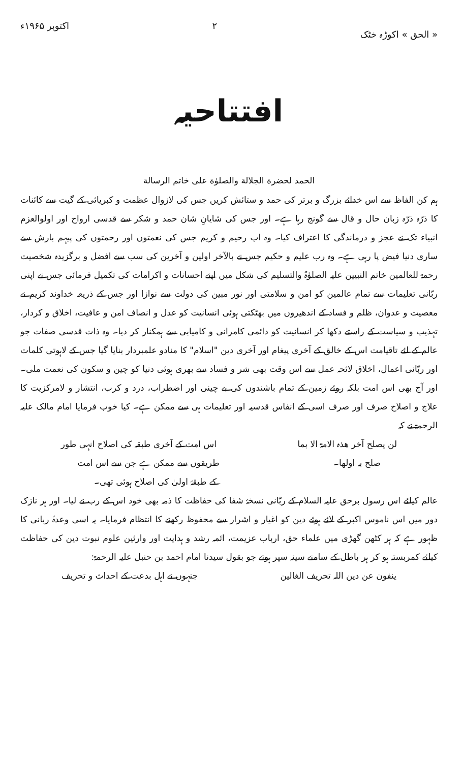« الحق » اکوڑہ خٹک ۲ اکتوبر ۱۹۶۵ء
افتتاحیہ
الحمد لحضرة الجلالة والصلوٰة على خاتم الرسالة
ہم کن الفاظ سے اس خدائے بزرگ و برتر کی حمد و ستائش کریں جس کی لازوال عظمت و کبریائی کے گیت سے کائنات کا ذرّہ ذرّہ زبان حال و قال سے گونج رہا ہے۔ اور جس کی شایانِ شان حمد و شکر سے قدسی ارواح اور اولوالعزم انبیاء تک نے عجز و درماندگی کا اعتراف کیا۔ وہ اب رحیم و کریم جس کی نعمتوں اور رحمتوں کی پیہم بارش سے ساری دنیا فیض پا رہی ہے۔ وہ رب علیم و حکیم جس نے بالآخر اولین و آخرین کی سب سے افضل و برگزیدہ شخصیت رحمۃ للعالمین خاتم النبیین علیہ الصلوٰۃ والتسلیم کی شکل میں اپنے احسانات و اکرامات کی تکمیل فرمائی جس نے اپنی ربّانی تعلیمات سے تمام عالمین کو امن و سلامتی اور نور مبین کی دولت سے نوازا اور جس کے ذریعہ خداوند کریم نے معصیت و عدوان، ظلم و فساد کے اندھیروں میں بھٹکتی ہوئی انسانیت کو عدل و انصاف امن و عافیت، اخلاق و کردار، تہذیب و سیاست کے راستے دکھا کر انسانیت کو دائمی کامرانی و کامیابی سے ہمکنار کر دیا۔ وہ ذات قدسی صفات جو عالم کے لئے تاقیامت اس کے خالق کے آخری پیغام اور آخری دین "اسلام" کا منادو علمبردار بنایا گیا جس کے لاہوتی کلمات اور ربّانی اعمال، اخلاق لائحہ عمل سے اس وقت بھی شر و فساد سے بھری ہوئی دنیا کو چین و سکون کی نعمت ملی۔ اور آج بھی اس امت بلکہ روئے زمین کے تمام باشندوں کی بے چینی اور اضطراب، درد و کرب، انتشار و لامرکزیت کا علاج و اصلاح صرف اور صرف اسی کے انفاس قدسیہ اور تعلیمات ہی سے ممکن ہے۔ کیا خوب فرمایا امام مالک علیہ الرحمۃ نے کہ
لن یصلح آخر ھذہ الامۃ الا بما اس امت کے آخری طبقہ کی اصلاح انہی طور
صلح بہ اولھا۔ طریقوں سے ممکن ہے جن سے اس امت
کے طبقۂ اولیٰ کی اصلاح ہوئی تھی۔
عالم کیلئے اس رسول برحق علیہ السلام کے ربّانی نسخۂ شفا کی حفاظت کا ذمہ بھی خود اس کے رب نے لیا۔ اور ہر نازک دور میں اس ناموس اکبر کے لائے ہوئے دین کو اغیار و اشرار سے محفوظ رکھنے کا انتظام فرمایا۔ یہ اسی وعدۂ ربانی کا ظہور ہے کہ ہر کٹھن گھڑی میں علماء حق، ارباب عزیمت، ائمہ رشد و ہدایت اور وارثین علوم نبوت دین کی حفاظت کیلئے کمربستہ ہو کر ہر باطل کے سامنے سینہ سپر ہوتے جو بقول سیدنا امام احمد بن حنبل علیہ الرحمۃ:
ینفون عن دین اللہ تحریف الغالین جنہوں نے اہل بدعت کے احداث و تحریف